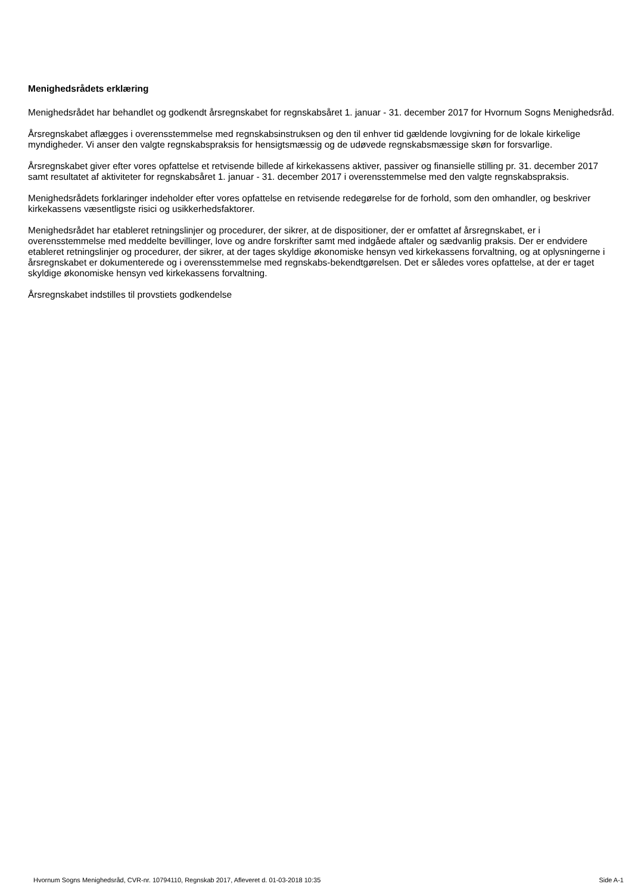Menighedsrådets erklæring
Menighedsrådet har behandlet og godkendt årsregnskabet for regnskabsåret 1. januar - 31. december 2017 for Hvornum Sogns Menighedsråd.
Årsregnskabet aflægges i overensstemmelse med regnskabsinstruksen og den til enhver tid gældende lovgivning for de lokale kirkelige myndigheder. Vi anser den valgte regnskabspraksis for hensigtsmæssig og de udøvede regnskabsmæssige skøn for forsvarlige.
Årsregnskabet giver efter vores opfattelse et retvisende billede af kirkekassens aktiver, passiver og finansielle stilling pr. 31. december 2017 samt resultatet af aktiviteter for regnskabsåret 1. januar - 31. december 2017 i overensstemmelse med den valgte regnskabspraksis.
Menighedsrådets forklaringer indeholder efter vores opfattelse en retvisende redegørelse for de forhold, som den omhandler, og beskriver kirkekassens væsentligste risici og usikkerhedsfaktorer.
Menighedsrådet har etableret retningslinjer og procedurer, der sikrer, at de dispositioner, der er omfattet af årsregnskabet, er i overensstemmelse med meddelte bevillinger, love og andre forskrifter samt med indgåede aftaler og sædvanlig praksis. Der er endvidere etableret retningslinjer og procedurer, der sikrer, at der tages skyldige økonomiske hensyn ved kirkekassens forvaltning, og at oplysningerne i årsregnskabet er dokumenterede og i overensstemmelse med regnskabs-bekendtgørelsen. Det er således vores opfattelse, at der er taget skyldige økonomiske hensyn ved kirkekassens forvaltning.
Årsregnskabet indstilles til provstiets godkendelse
Hvornum Sogns Menighedsråd, CVR-nr. 10794110, Regnskab 2017, Afleveret d. 01-03-2018 10:35 Side A-1